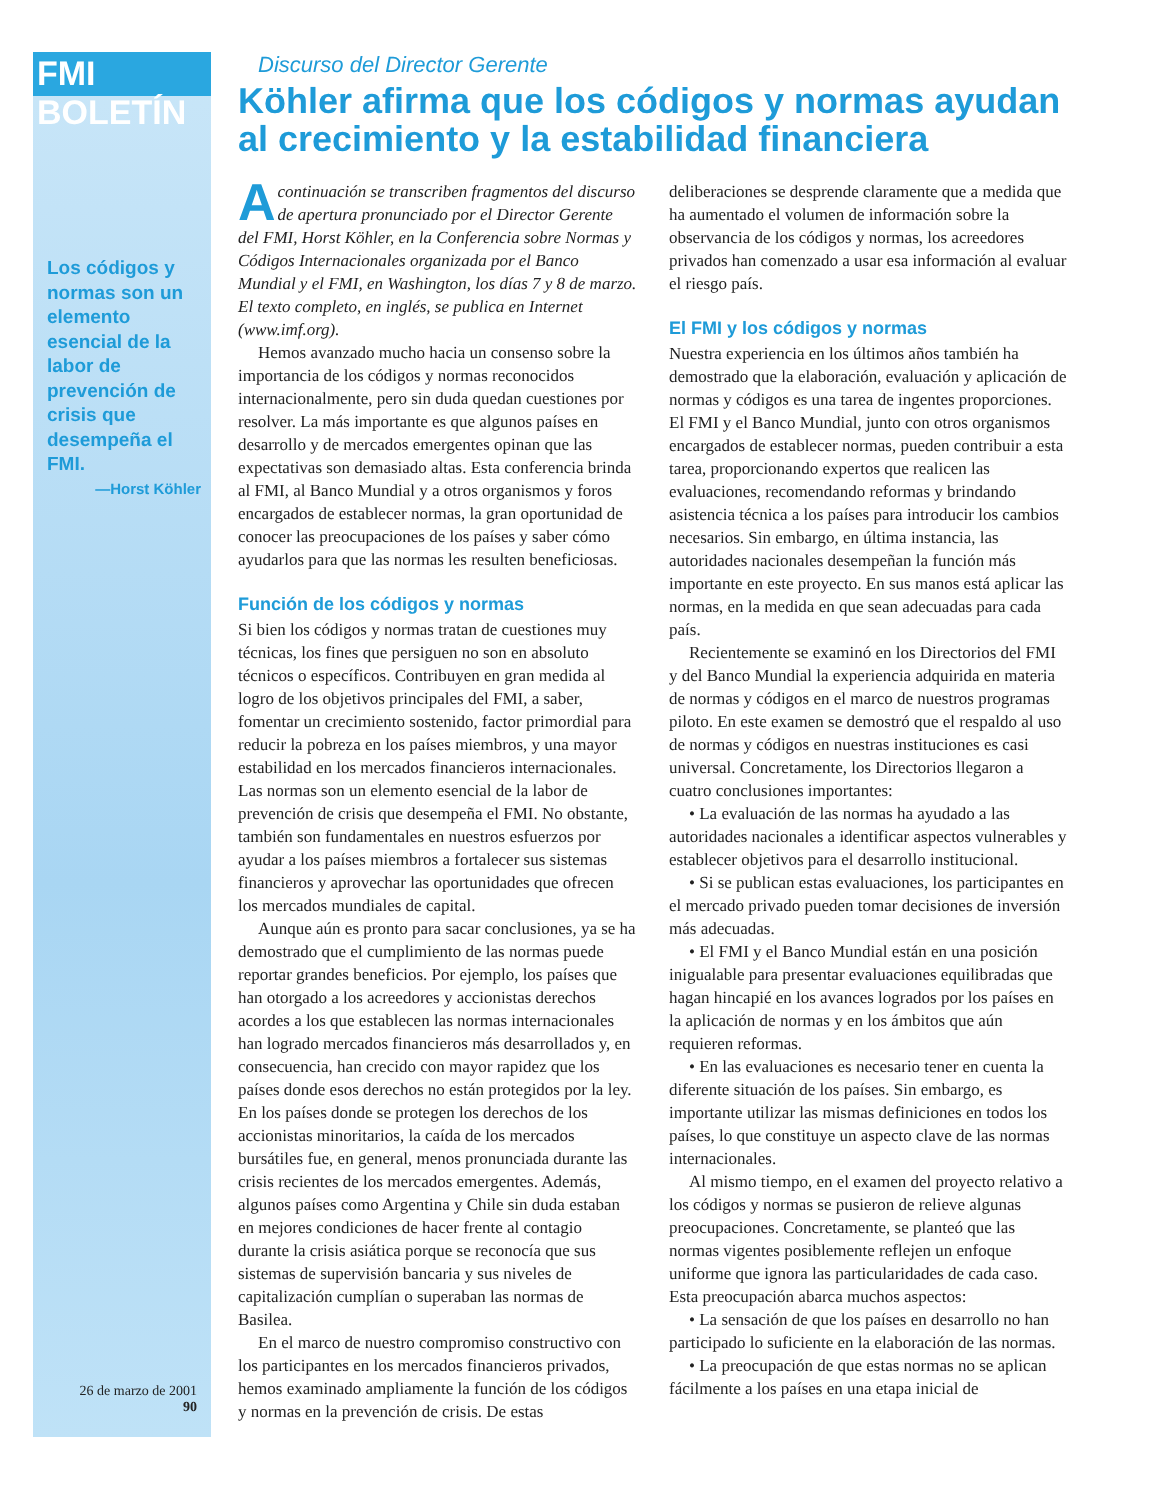FMI BOLETÍN
Los códigos y normas son un elemento esencial de la labor de prevención de crisis que desempeña el FMI.
—Horst Köhler
26 de marzo de 2001
90
Discurso del Director Gerente
Köhler afirma que los códigos y normas ayudan al crecimiento y la estabilidad financiera
Acontinuación se transcriben fragmentos del discurso de apertura pronunciado por el Director Gerente del FMI, Horst Köhler, en la Conferencia sobre Normas y Códigos Internacionales organizada por el Banco Mundial y el FMI, en Washington, los días 7 y 8 de marzo. El texto completo, en inglés, se publica en Internet (www.imf.org).
Hemos avanzado mucho hacia un consenso sobre la importancia de los códigos y normas reconocidos internacionalmente, pero sin duda quedan cuestiones por resolver. La más importante es que algunos países en desarrollo y de mercados emergentes opinan que las expectativas son demasiado altas. Esta conferencia brinda al FMI, al Banco Mundial y a otros organismos y foros encargados de establecer normas, la gran oportunidad de conocer las preocupaciones de los países y saber cómo ayudarlos para que las normas les resulten beneficiosas.
Función de los códigos y normas
Si bien los códigos y normas tratan de cuestiones muy técnicas, los fines que persiguen no son en absoluto técnicos o específicos. Contribuyen en gran medida al logro de los objetivos principales del FMI, a saber, fomentar un crecimiento sostenido, factor primordial para reducir la pobreza en los países miembros, y una mayor estabilidad en los mercados financieros internacionales. Las normas son un elemento esencial de la labor de prevención de crisis que desempeña el FMI. No obstante, también son fundamentales en nuestros esfuerzos por ayudar a los países miembros a fortalecer sus sistemas financieros y aprovechar las oportunidades que ofrecen los mercados mundiales de capital.
Aunque aún es pronto para sacar conclusiones, ya se ha demostrado que el cumplimiento de las normas puede reportar grandes beneficios. Por ejemplo, los países que han otorgado a los acreedores y accionistas derechos acordes a los que establecen las normas internacionales han logrado mercados financieros más desarrollados y, en consecuencia, han crecido con mayor rapidez que los países donde esos derechos no están protegidos por la ley. En los países donde se protegen los derechos de los accionistas minoritarios, la caída de los mercados bursátiles fue, en general, menos pronunciada durante las crisis recientes de los mercados emergentes. Además, algunos países como Argentina y Chile sin duda estaban en mejores condiciones de hacer frente al contagio durante la crisis asiática porque se reconocía que sus sistemas de supervisión bancaria y sus niveles de capitalización cumplían o superaban las normas de Basilea.
En el marco de nuestro compromiso constructivo con los participantes en los mercados financieros privados, hemos examinado ampliamente la función de los códigos y normas en la prevención de crisis. De estas deliberaciones se desprende claramente que a medida que ha aumentado el volumen de información sobre la observancia de los códigos y normas, los acreedores privados han comenzado a usar esa información al evaluar el riesgo país.
El FMI y los códigos y normas
Nuestra experiencia en los últimos años también ha demostrado que la elaboración, evaluación y aplicación de normas y códigos es una tarea de ingentes proporciones. El FMI y el Banco Mundial, junto con otros organismos encargados de establecer normas, pueden contribuir a esta tarea, proporcionando expertos que realicen las evaluaciones, recomendando reformas y brindando asistencia técnica a los países para introducir los cambios necesarios. Sin embargo, en última instancia, las autoridades nacionales desempeñan la función más importante en este proyecto. En sus manos está aplicar las normas, en la medida en que sean adecuadas para cada país.
Recientemente se examinó en los Directorios del FMI y del Banco Mundial la experiencia adquirida en materia de normas y códigos en el marco de nuestros programas piloto. En este examen se demostró que el respaldo al uso de normas y códigos en nuestras instituciones es casi universal. Concretamente, los Directorios llegaron a cuatro conclusiones importantes:
• La evaluación de las normas ha ayudado a las autoridades nacionales a identificar aspectos vulnerables y establecer objetivos para el desarrollo institucional.
• Si se publican estas evaluaciones, los participantes en el mercado privado pueden tomar decisiones de inversión más adecuadas.
• El FMI y el Banco Mundial están en una posición inigualable para presentar evaluaciones equilibradas que hagan hincapié en los avances logrados por los países en la aplicación de normas y en los ámbitos que aún requieren reformas.
• En las evaluaciones es necesario tener en cuenta la diferente situación de los países. Sin embargo, es importante utilizar las mismas definiciones en todos los países, lo que constituye un aspecto clave de las normas internacionales.
Al mismo tiempo, en el examen del proyecto relativo a los códigos y normas se pusieron de relieve algunas preocupaciones. Concretamente, se planteó que las normas vigentes posiblemente reflejen un enfoque uniforme que ignora las particularidades de cada caso. Esta preocupación abarca muchos aspectos:
• La sensación de que los países en desarrollo no han participado lo suficiente en la elaboración de las normas.
• La preocupación de que estas normas no se aplican fácilmente a los países en una etapa inicial de